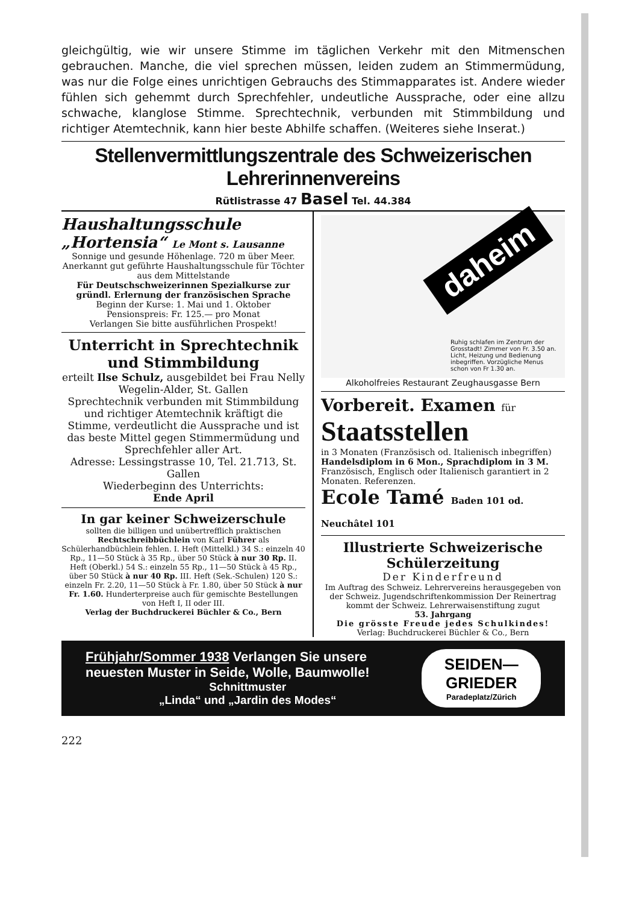gleichgültig, wie wir unsere Stimme im täglichen Verkehr mit den Mitmenschen gebrauchen. Manche, die viel sprechen müssen, leiden zudem an Stimmermüdung, was nur die Folge eines unrichtigen Gebrauchs des Stimmapparates ist. Andere wieder fühlen sich gehemmt durch Sprechfehler, undeutliche Aussprache, oder eine allzu schwache, klanglose Stimme. Sprechtechnik, verbunden mit Stimmbildung und richtiger Atemtechnik, kann hier beste Abhilfe schaffen. (Weiteres siehe Inserat.)
Stellenvermittlungszentrale des Schweizerischen Lehrerinnenvereins
Rütlistrasse 47 Basel Tel. 44.384
Haushaltungsschule „Hortensia“ Le Mont s. Lausanne
Sonnige und gesunde Höhenlage. 720 m über Meer. Anerkannt gut geführte Haushaltungsschule für Töchter aus dem Mittelstande
Für Deutschschweizerinnen Spezialkurse zur gründl. Erlernung der französischen Sprache
Beginn der Kurse: 1. Mai und 1. Oktober
Pensionspreis: Fr. 125.— pro Monat
Verlangen Sie bitte ausführlichen Prospekt!
Unterricht in Sprechtechnik und Stimmbildung
erteilt Ilse Schulz, ausgebildet bei Frau Nelly Wegelin-Alder, St. Gallen
Sprechtechnik verbunden mit Stimmbildung und richtiger Atemtechnik kräftigt die Stimme, verdeutlicht die Aussprache und ist das beste Mittel gegen Stimmermüdung und Sprechfehler aller Art.
Adresse: Lessingstrasse 10, Tel. 21.713, St. Gallen
Wiederbeginn des Unterrichts:
Ende April
In gar keiner Schweizerschule
sollten die billigen und unübertrefflich praktischen Rechtschreibbüchlein von Karl Führer als Schülerhandbüchlein fehlen. I. Heft (Mittelkl.) 34 S.: einzeln 40 Rp., 11—50 Stück à 35 Rp., über 50 Stück à nur 30 Rp. II. Heft (Oberkl.) 54 S.: einzeln 55 Rp., 11—50 Stück à 45 Rp., über 50 Stück à nur 40 Rp. III. Heft (Sek.-Schulen) 120 S.: einzeln Fr. 2.20, 11—50 Stück à Fr. 1.80, über 50 Stück à nur Fr. 1.60. Hunderterpreise auch für gemischte Bestellungen von Heft I, II oder III.
Verlag der Buchdruckerei Büchler & Co., Bern
daheim
Ruhig schlafen im Zentrum der Grosstadt! Zimmer von Fr. 3.50 an. Licht, Heizung und Bedienung inbegriffen. Vorzügliche Menus schon von Fr 1.30 an.
Alkoholfreies Restaurant Zeughausgasse Bern
Vorbereit. Examen für
Staatsstellen
in 3 Monaten (Französisch od. Italienisch inbegriffen)
Handelsdiplom in 6 Mon., Sprachdiplom in 3 M.
Französisch, Englisch oder Italienisch garantiert in 2 Monaten. Referenzen.
Ecole Tamé Baden 101 od. Neuchâtel 101
Illustrierte Schweizerische Schülerzeitung
Der Kinderfreund
Im Auftrag des Schweiz. Lehrervereins herausgegeben von der Schweiz. Jugendschriftenkommission Der Reinertrag kommt der Schweiz. Lehrerwaisenstiftung zugut
53. Jahrgang
Die grösste Freude jedes Schulkindes!
Verlag: Buchdruckerei Büchler & Co., Bern
Frühjahr/Sommer 1938 Verlangen Sie unsere neuesten Muster in Seide, Wolle, Baumwolle!
Schnittmuster
„Linda“ und „Jardin des Modes“
SEIDEN—GRIEDER
Paradeplatz/Zürich
222